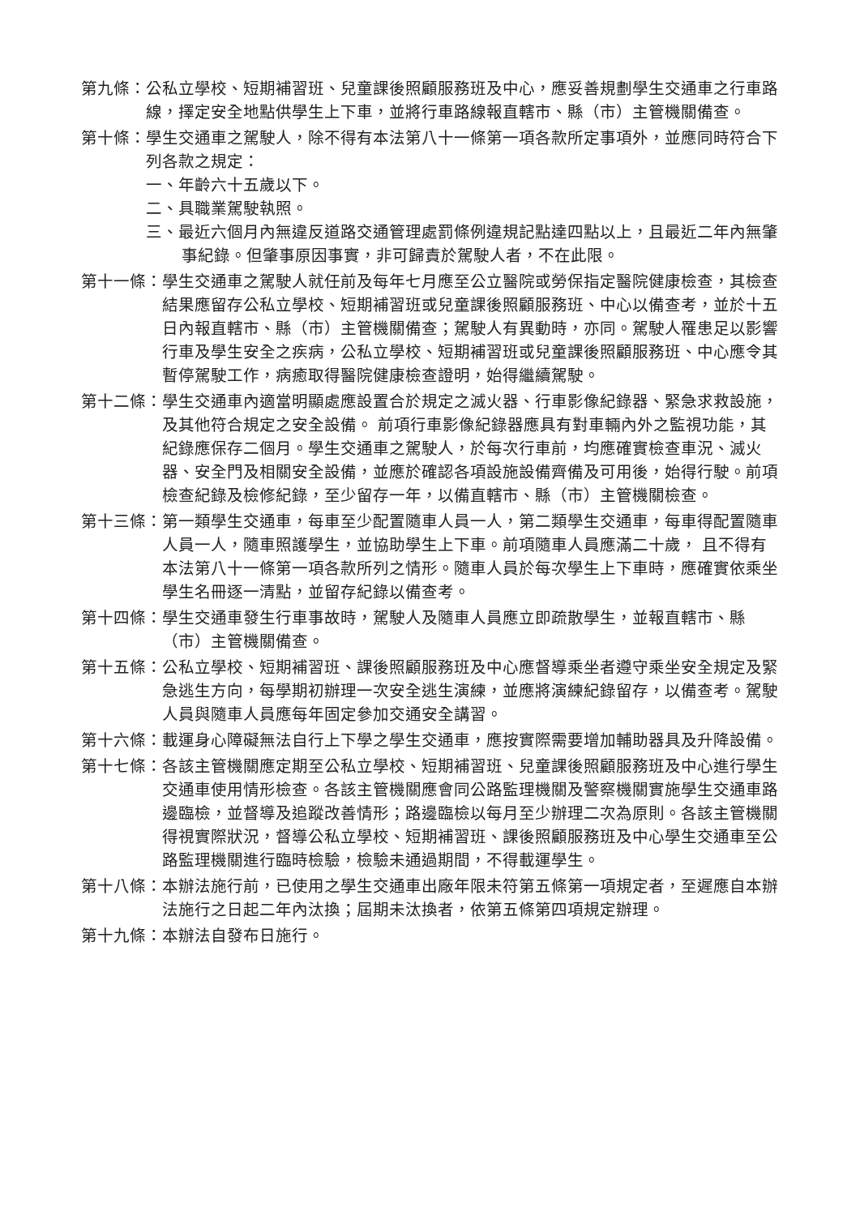第九條： 公私立學校、短期補習班、兒童課後照顧服務班及中心，應妥善規劃學生交通車之行車路線，擇定安全地點供學生上下車，並將行車路線報直轄市、縣（市）主管機關備查。
第十條： 學生交通車之駕駛人，除不得有本法第八十一條第一項各款所定事項外，並應同時符合下列各款之規定：
一、年齡六十五歲以下。
二、具職業駕駛執照。
三、最近六個月內無違反道路交通管理處罰條例違規記點達四點以上，且最近二年內無肇事紀錄。但肇事原因事實，非可歸責於駕駛人者，不在此限。
第十一條： 學生交通車之駕駛人就任前及每年七月應至公立醫院或勞保指定醫院健康檢查，其檢查結果應留存公私立學校、短期補習班或兒童課後照顧服務班、中心以備查考，並於十五日內報直轄市、縣（市）主管機關備查；駕駛人有異動時，亦同。駕駛人罹患足以影響行車及學生安全之疾病，公私立學校、短期補習班或兒童課後照顧服務班、中心應令其暫停駕駛工作，病癒取得醫院健康檢查證明，始得繼續駕駛。
第十二條： 學生交通車內適當明顯處應設置合於規定之滅火器、行車影像紀錄器、緊急求救設施，及其他符合規定之安全設備。 前項行車影像紀錄器應具有對車輛內外之監視功能，其紀錄應保存二個月。學生交通車之駕駛人，於每次行車前，均應確實檢查車況、滅火器、安全門及相關安全設備，並應於確認各項設施設備齊備及可用後，始得行駛。前項檢查紀錄及檢修紀錄，至少留存一年，以備直轄市、縣（市）主管機關檢查。
第十三條： 第一類學生交通車，每車至少配置隨車人員一人，第二類學生交通車，每車得配置隨車人員一人，隨車照護學生，並協助學生上下車。前項隨車人員應滿二十歲， 且不得有本法第八十一條第一項各款所列之情形。隨車人員於每次學生上下車時，應確實依乘坐學生名冊逐一清點，並留存紀錄以備查考。
第十四條： 學生交通車發生行車事故時，駕駛人及隨車人員應立即疏散學生，並報直轄市、縣（市）主管機關備查。
第十五條： 公私立學校、短期補習班、課後照顧服務班及中心應督導乘坐者遵守乘坐安全規定及緊急逃生方向，每學期初辦理一次安全逃生演練，並應將演練紀錄留存，以備查考。駕駛人員與隨車人員應每年固定參加交通安全講習。
第十六條： 載運身心障礙無法自行上下學之學生交通車，應按實際需要增加輔助器具及升降設備。
第十七條： 各該主管機關應定期至公私立學校、短期補習班、兒童課後照顧服務班及中心進行學生交通車使用情形檢查。各該主管機關應會同公路監理機關及警察機關實施學生交通車路邊臨檢，並督導及追蹤改善情形；路邊臨檢以每月至少辦理二次為原則。各該主管機關得視實際狀況，督導公私立學校、短期補習班、課後照顧服務班及中心學生交通車至公路監理機關進行臨時檢驗，檢驗未通過期間，不得載運學生。
第十八條： 本辦法施行前，已使用之學生交通車出廠年限未符第五條第一項規定者，至遲應自本辦法施行之日起二年內汰換；屆期未汰換者，依第五條第四項規定辦理。
第十九條： 本辦法自發布日施行。